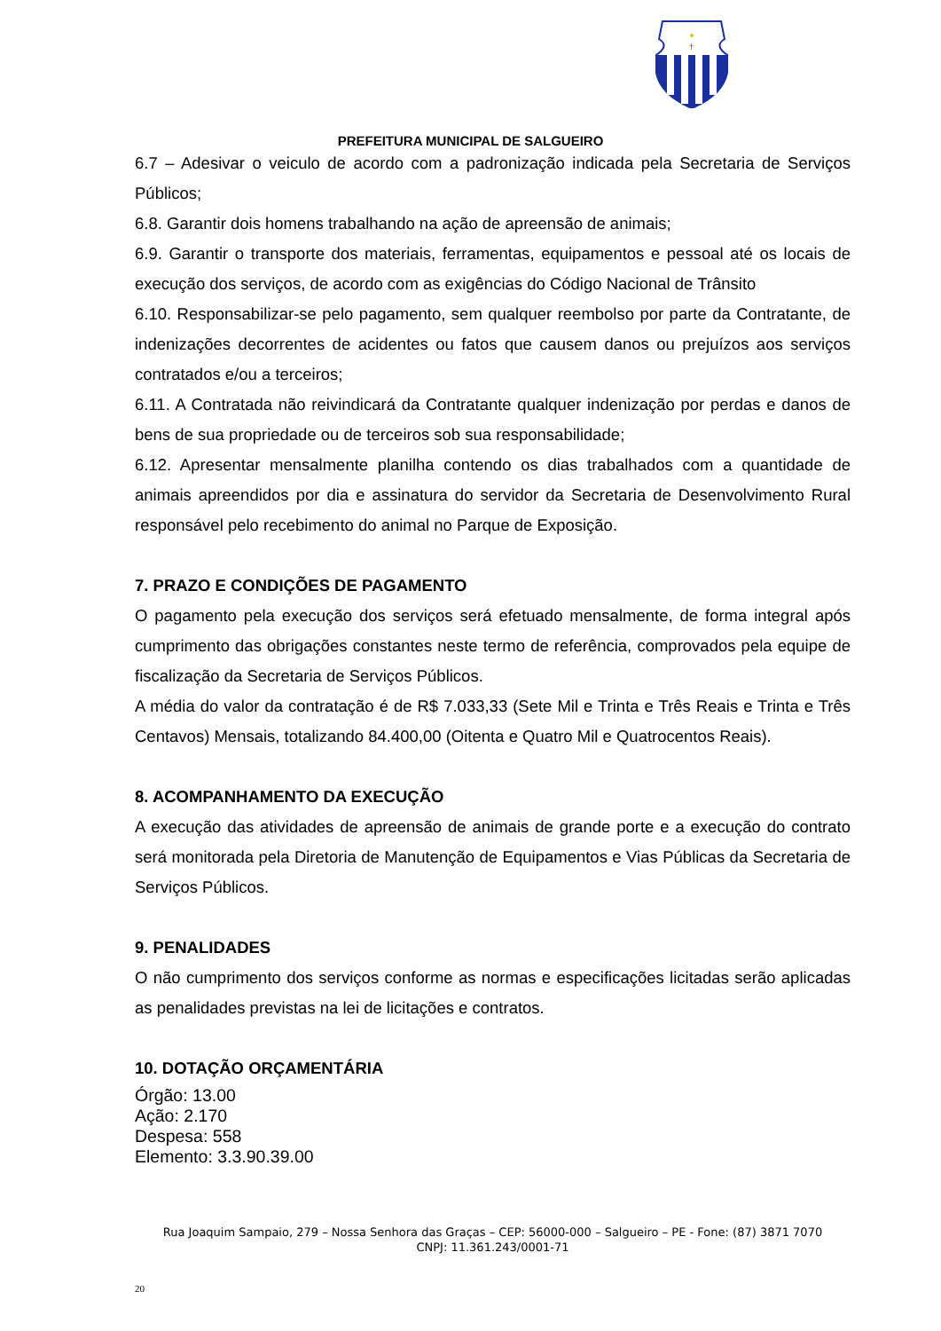†
PREFEITURA MUNICIPAL DE SALGUEIRO
6.7 – Adesivar o veiculo de acordo com a padronização indicada pela Secretaria de Serviços Públicos;
6.8. Garantir dois homens trabalhando na ação de apreensão de animais;
6.9. Garantir o transporte dos materiais, ferramentas, equipamentos e pessoal até os locais de execução dos serviços, de acordo com as exigências do Código Nacional de Trânsito
6.10. Responsabilizar-se pelo pagamento, sem qualquer reembolso por parte da Contratante, de indenizações decorrentes de acidentes ou fatos que causem danos ou prejuízos aos serviços contratados e/ou a terceiros;
6.11. A Contratada não reivindicará da Contratante qualquer indenização por perdas e danos de bens de sua propriedade ou de terceiros sob sua responsabilidade;
6.12. Apresentar mensalmente planilha contendo os dias trabalhados com a quantidade de animais apreendidos por dia e assinatura do servidor da Secretaria de Desenvolvimento Rural responsável pelo recebimento do animal no Parque de Exposição.
7. PRAZO E CONDIÇÕES DE PAGAMENTO
O pagamento pela execução dos serviços será efetuado mensalmente, de forma integral após cumprimento das obrigações constantes neste termo de referência, comprovados pela equipe de fiscalização da Secretaria de Serviços Públicos.
A média do valor da contratação é de R$ 7.033,33 (Sete Mil e Trinta e Três Reais e Trinta e Três Centavos) Mensais, totalizando 84.400,00 (Oitenta e Quatro Mil e Quatrocentos Reais).
8. ACOMPANHAMENTO DA EXECUÇÃO
A execução das atividades de apreensão de animais de grande porte e a execução do contrato será monitorada pela Diretoria de Manutenção de Equipamentos e Vias Públicas da Secretaria de Serviços Públicos.
9. PENALIDADES
O não cumprimento dos serviços conforme as normas e especificações licitadas serão aplicadas as penalidades previstas na lei de licitações e contratos.
10. DOTAÇÃO ORÇAMENTÁRIA
Órgão: 13.00
Ação: 2.170
Despesa: 558
Elemento: 3.3.90.39.00
Rua Joaquim Sampaio, 279 – Nossa Senhora das Graças – CEP: 56000-000 – Salgueiro – PE - Fone: (87) 3871 7070
CNPJ: 11.361.243/0001-71
20